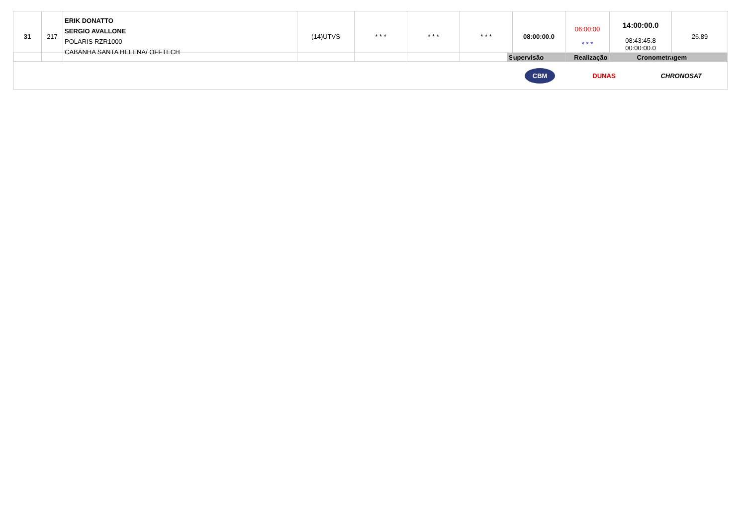| 31 | 217 | ERIK DONATTO SERGIO AVALLONE POLARIS RZR1000 CABANHA SANTA HELENA/ OFFTECH | (14)UTVS | * * * | * * * | * * * | 08:00:00.0 | 06:00:00 * * * | 14:00:00.0 08:43:45.8 00:00:00.0 | 26.89 |
| | Supervisão | Realização | Cronometragem |
| | CBM | DUNAS | CHRONOSAT |